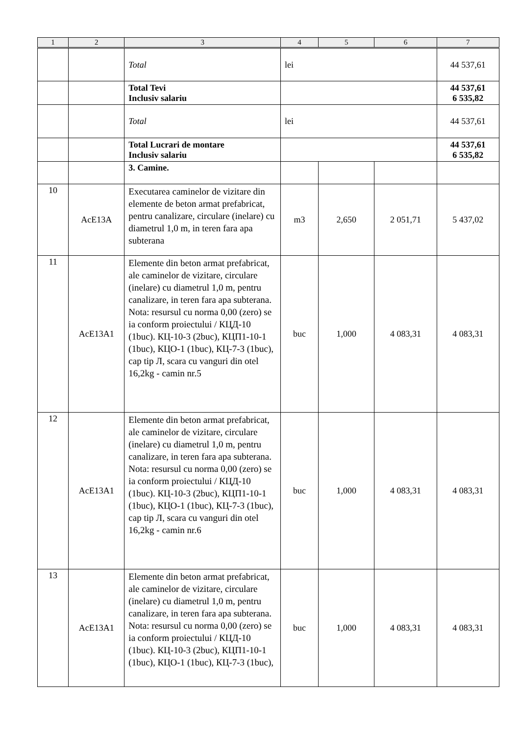| 1 | 2 | 3 | 4 | 5 | 6 | 7 |
| --- | --- | --- | --- | --- | --- | --- |
| | | Total | lei | | | 44 537,61 |
| | | Total Tevi Inclusiv salariu | | | | 44 537,61 6 535,82 |
| | | Total | lei | | | 44 537,61 |
| | | Total Lucrari de montare Inclusiv salariu | | | | 44 537,61 6 535,82 |
| | | 3. Camine. | | | | |
| 10 | AcE13A | Executarea caminelor de vizitare din elemente de beton armat prefabricat, pentru canalizare, circulare (inelare) cu diametrul 1,0 m, in teren fara apa subterana | m3 | 2,650 | 2 051,71 | 5 437,02 |
| 11 | AcE13A1 | Elemente din beton armat prefabricat, ale caminelor de vizitare, circulare (inelare) cu diametrul 1,0 m, pentru canalizare, in teren fara apa subterana. Nota: resursul cu norma 0,00 (zero) se ia conform proiectului / КЦД-10 (1buc). КЦ-10-3 (2buc), КЦП1-10-1 (1buc), КЦО-1 (1buc), КЦ-7-3 (1buc), cap tip Л, scara cu vanguri din otel 16,2kg - camin nr.5 | buc | 1,000 | 4 083,31 | 4 083,31 |
| 12 | AcE13A1 | Elemente din beton armat prefabricat, ale caminelor de vizitare, circulare (inelare) cu diametrul 1,0 m, pentru canalizare, in teren fara apa subterana. Nota: resursul cu norma 0,00 (zero) se ia conform proiectului / КЦД-10 (1buc). КЦ-10-3 (2buc), КЦП1-10-1 (1buc), КЦО-1 (1buc), КЦ-7-3 (1buc), cap tip Л, scara cu vanguri din otel 16,2kg - camin nr.6 | buc | 1,000 | 4 083,31 | 4 083,31 |
| 13 | AcE13A1 | Elemente din beton armat prefabricat, ale caminelor de vizitare, circulare (inelare) cu diametrul 1,0 m, pentru canalizare, in teren fara apa subterana. Nota: resursul cu norma 0,00 (zero) se ia conform proiectului / КЦД-10 (1buc). КЦ-10-3 (2buc), КЦП1-10-1 (1buc), КЦО-1 (1buc), КЦ-7-3 (1buc), | buc | 1,000 | 4 083,31 | 4 083,31 |